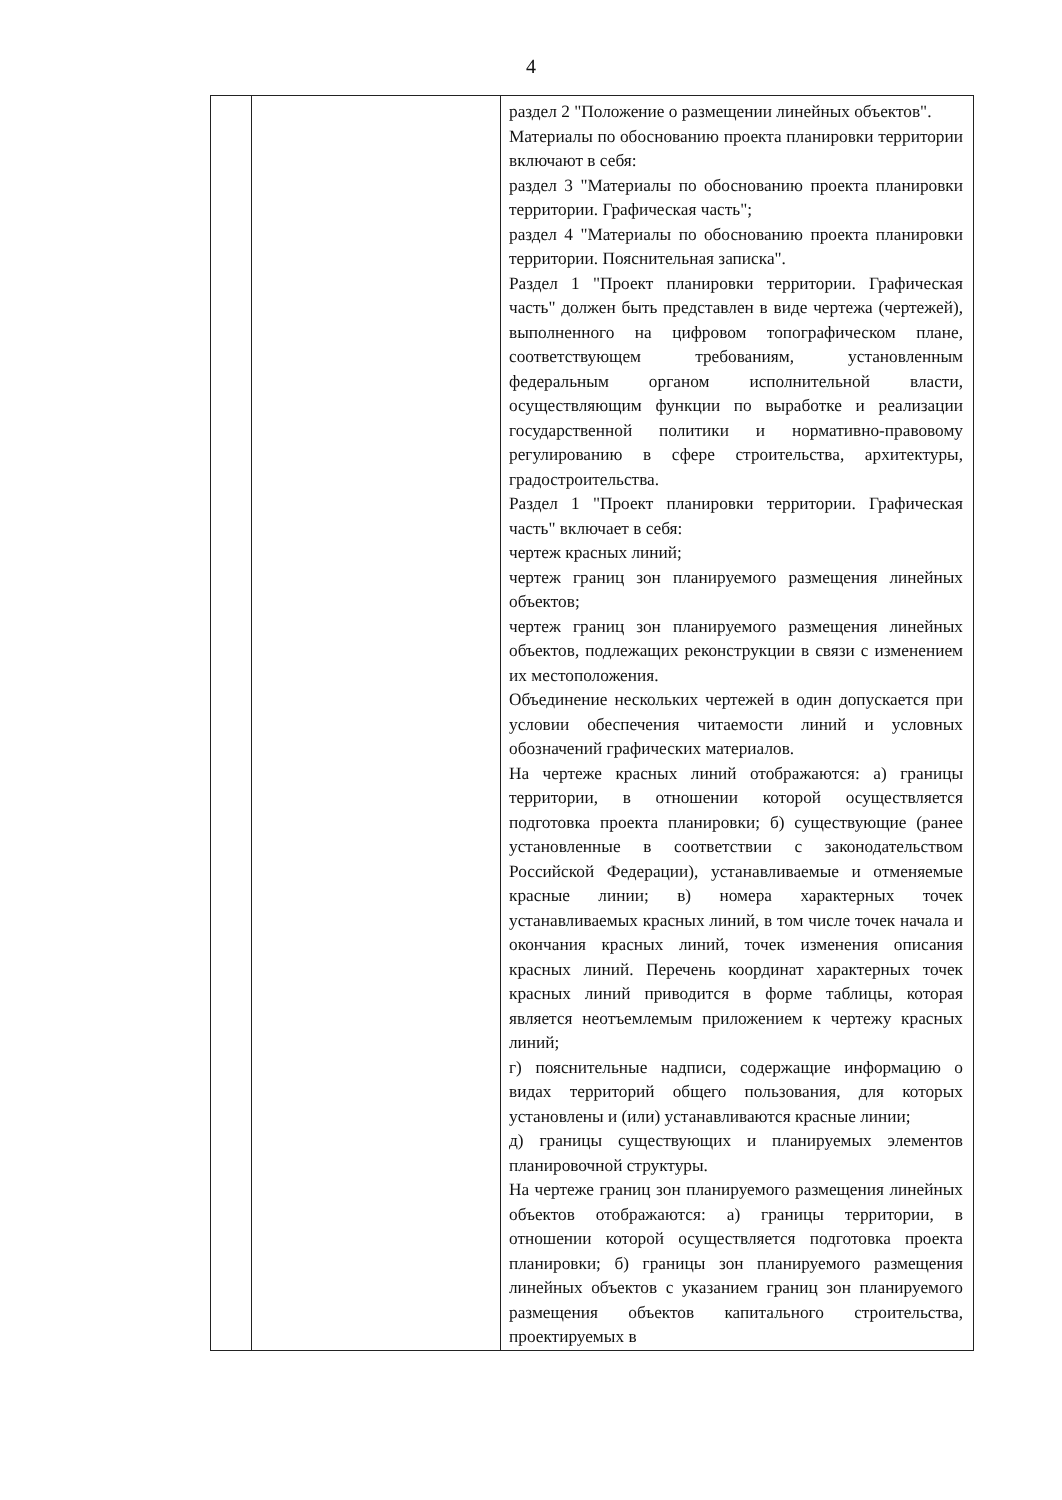4
| | | раздел 2 "Положение о размещении линейных объектов". Материалы по обоснованию проекта планировки территории включают в себя: раздел 3 "Материалы по обоснованию проекта планировки территории. Графическая часть"; раздел 4 "Материалы по обоснованию проекта планировки территории. Пояснительная записка". Раздел 1 "Проект планировки территории. Графическая часть" должен быть представлен в виде чертежа (чертежей), выполненного на цифровом топографическом плане, соответствующем требованиям, установленным федеральным органом исполнительной власти, осуществляющим функции по выработке и реализации государственной политики и нормативно-правовому регулированию в сфере строительства, архитектуры, градостроительства. Раздел 1 "Проект планировки территории. Графическая часть" включает в себя: чертеж красных линий; чертеж границ зон планируемого размещения линейных объектов; чертеж границ зон планируемого размещения линейных объектов, подлежащих реконструкции в связи с изменением их местоположения. Объединение нескольких чертежей в один допускается при условии обеспечения читаемости линий и условных обозначений графических материалов. На чертеже красных линий отображаются: а) границы территории, в отношении которой осуществляется подготовка проекта планировки; б) существующие (ранее установленные в соответствии с законодательством Российской Федерации), устанавливаемые и отменяемые красные линии; в) номера характерных точек устанавливаемых красных линий, в том числе точек начала и окончания красных линий, точек изменения описания красных линий. Перечень координат характерных точек красных линий приводится в форме таблицы, которая является неотъемлемым приложением к чертежу красных линий; г) пояснительные надписи, содержащие информацию о видах территорий общего пользования, для которых установлены и (или) устанавливаются красные линии; д) границы существующих и планируемых элементов планировочной структуры. На чертеже границ зон планируемого размещения линейных объектов отображаются: а) границы территории, в отношении которой осуществляется подготовка проекта планировки; б) границы зон планируемого размещения линейных объектов с указанием границ зон планируемого размещения объектов капитального строительства, проектируемых в |